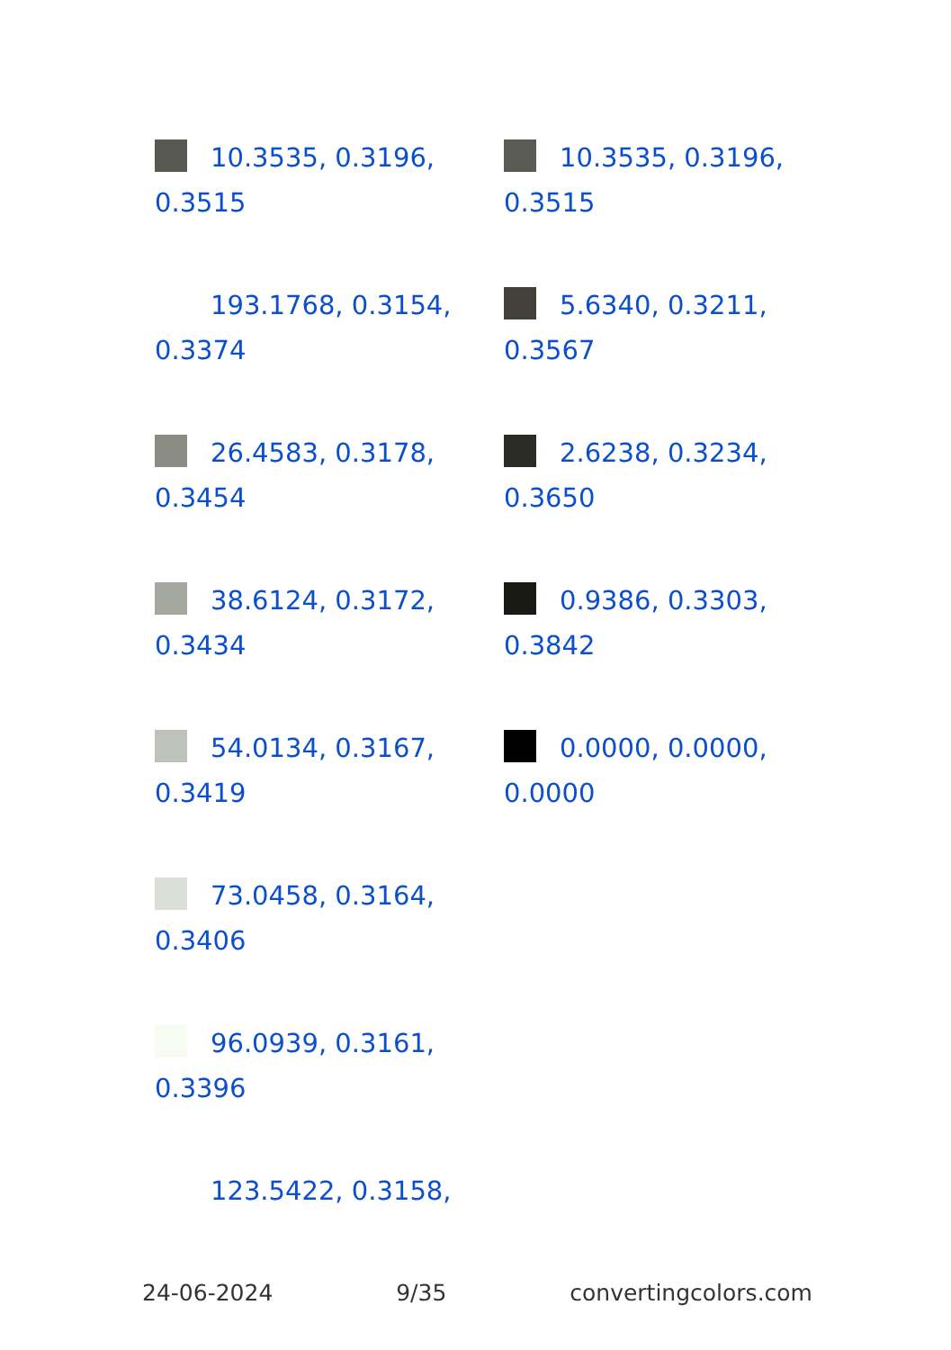10.3535, 0.3196, 0.3515
10.3535, 0.3196, 0.3515
193.1768, 0.3154, 0.3374
5.6340, 0.3211, 0.3567
26.4583, 0.3178, 0.3454
2.6238, 0.3234, 0.3650
38.6124, 0.3172, 0.3434
0.9386, 0.3303, 0.3842
54.0134, 0.3167, 0.3419
0.0000, 0.0000, 0.0000
73.0458, 0.3164, 0.3406
96.0939, 0.3161, 0.3396
123.5422, 0.3158,
24-06-2024 9/35 convertingcolors.com